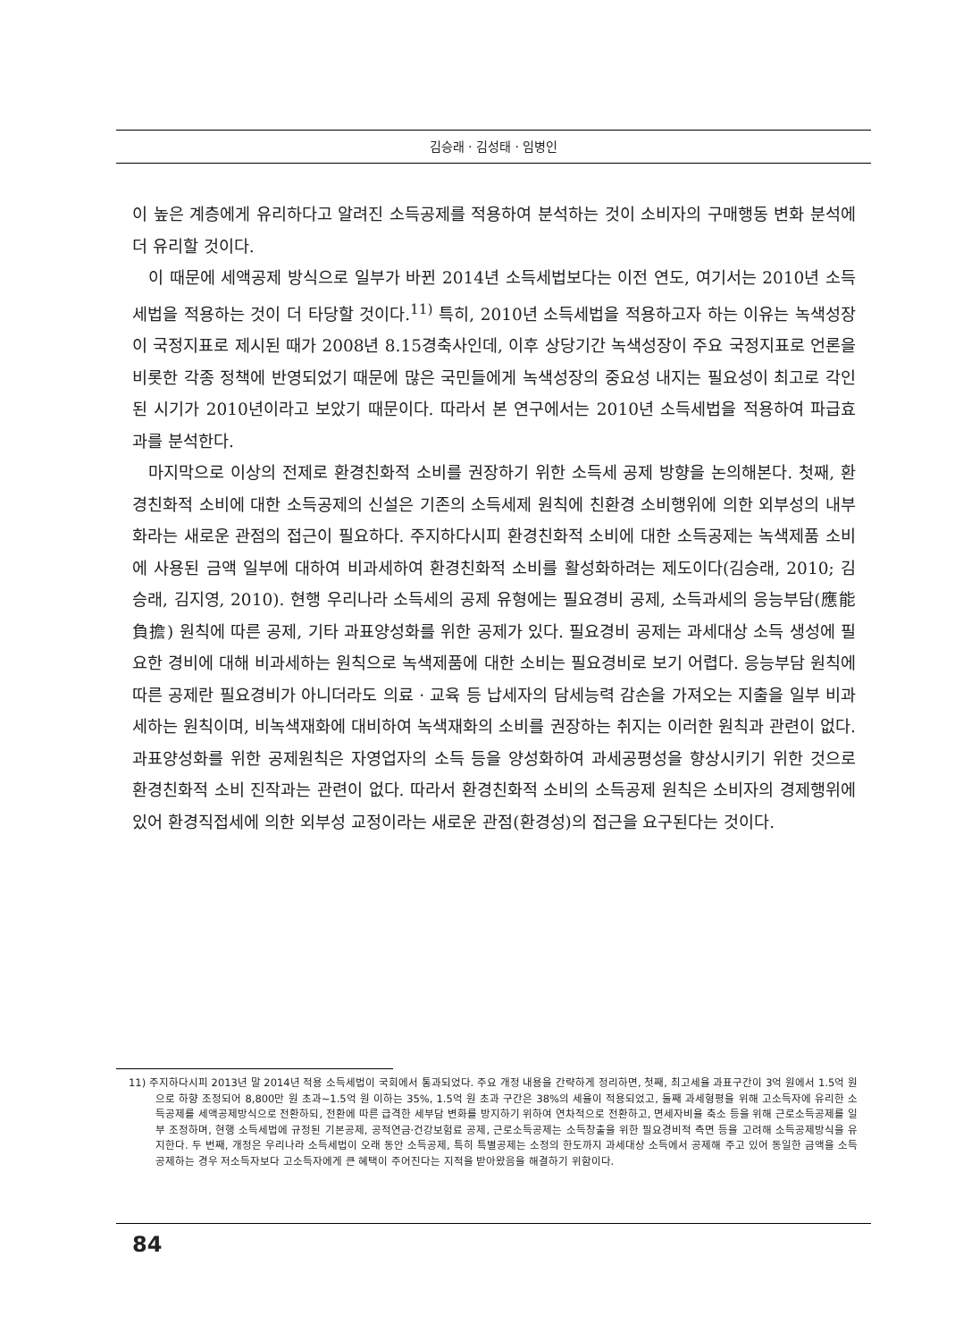김승래 · 김성태 · 임병인
이 높은 계층에게 유리하다고 알려진 소득공제를 적용하여 분석하는 것이 소비자의 구매행동 변화 분석에 더 유리할 것이다.
이 때문에 세액공제 방식으로 일부가 바뀐 2014년 소득세법보다는 이전 연도, 여기서는 2010년 소득세법을 적용하는 것이 더 타당할 것이다.<sup>11)</sup> 특히, 2010년 소득세법을 적용하고자 하는 이유는 녹색성장이 국정지표로 제시된 때가 2008년 8.15경축사인데, 이후 상당기간 녹색성장이 주요 국정지표로 언론을 비롯한 각종 정책에 반영되었기 때문에 많은 국민들에게 녹색성장의 중요성 내지는 필요성이 최고로 각인된 시기가 2010년이라고 보았기 때문이다. 따라서 본 연구에서는 2010년 소득세법을 적용하여 파급효과를 분석한다.
마지막으로 이상의 전제로 환경친화적 소비를 권장하기 위한 소득세 공제 방향을 논의해본다. 첫째, 환경친화적 소비에 대한 소득공제의 신설은 기존의 소득세제 원칙에 친환경 소비행위에 의한 외부성의 내부화라는 새로운 관점의 접근이 필요하다. 주지하다시피 환경친화적 소비에 대한 소득공제는 녹색제품 소비에 사용된 금액 일부에 대하여 비과세하여 환경친화적 소비를 활성화하려는 제도이다(김승래, 2010; 김승래, 김지영, 2010). 현행 우리나라 소득세의 공제 유형에는 필요경비 공제, 소득과세의 응능부담(應能負擔) 원칙에 따른 공제, 기타 과표양성화를 위한 공제가 있다. 필요경비 공제는 과세대상 소득 생성에 필요한 경비에 대해 비과세하는 원칙으로 녹색제품에 대한 소비는 필요경비로 보기 어렵다. 응능부담 원칙에 따른 공제란 필요경비가 아니더라도 의료 · 교육 등 납세자의 담세능력 감손을 가져오는 지출을 일부 비과세하는 원칙이며, 비녹색재화에 대비하여 녹색재화의 소비를 권장하는 취지는 이러한 원칙과 관련이 없다. 과표양성화를 위한 공제원칙은 자영업자의 소득 등을 양성화하여 과세공평성을 향상시키기 위한 것으로 환경친화적 소비 진작과는 관련이 없다. 따라서 환경친화적 소비의 소득공제 원칙은 소비자의 경제행위에 있어 환경직접세에 의한 외부성 교정이라는 새로운 관점(환경성)의 접근을 요구된다는 것이다.
11) 주지하다시피 2013년 말 2014년 적용 소득세법이 국회에서 통과되었다. 주요 개정 내용을 간략하게 정리하면, 첫째, 최고세율 과표구간이 3억 원에서 1.5억 원으로 하향 조정되어 8,800만 원 초과~1.5억 원 이하는 35%, 1.5억 원 초과 구간은 38%의 세율이 적용되었고, 둘째 과세형평을 위해 고소득자에 유리한 소득공제를 세액공제방식으로 전환하되, 전환에 따른 급격한 세부담 변화를 방지하기 위하여 연차적으로 전환하고, 면세자비율 축소 등을 위해 근로소득공제를 일부 조정하며, 현행 소득세법에 규정된 기본공제, 공적연금·건강보험료 공제, 근로소득공제는 소득창출을 위한 필요경비적 측면 등을 고려해 소득공제방식을 유지한다. 두 번째, 개정은 우리나라 소득세법이 오래 동안 소득공제, 특히 특별공제는 소정의 한도까지 과세대상 소득에서 공제해 주고 있어 동일한 금액을 소득공제하는 경우 저소득자보다 고소득자에게 큰 혜택이 주어진다는 지적을 받아왔음을 해결하기 위함이다.
84